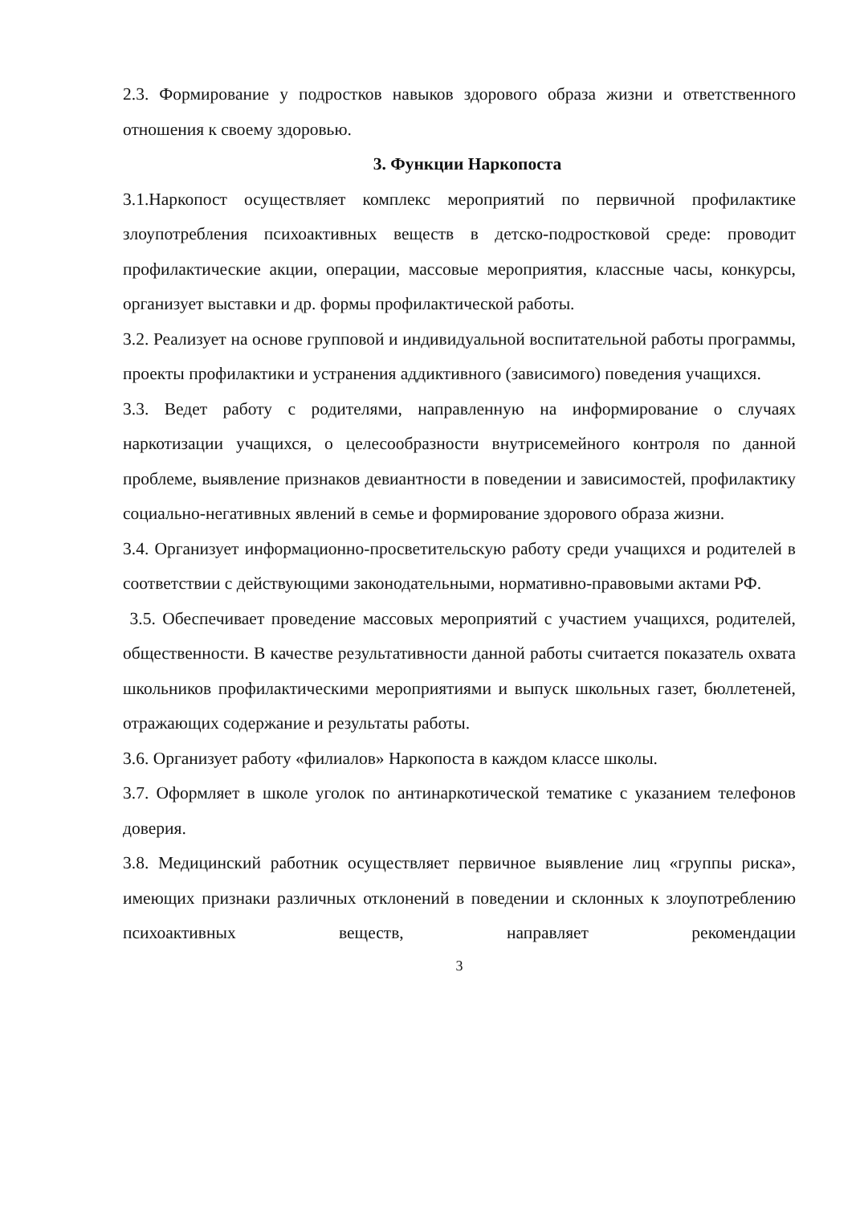2.3. Формирование у подростков навыков здорового образа жизни и ответственного отношения к своему здоровью.
3. Функции Наркопоста
3.1.Наркопост осуществляет комплекс мероприятий по первичной профилактике злоупотребления психоактивных веществ в детско-подростковой среде: проводит профилактические акции, операции, массовые мероприятия, классные часы, конкурсы, организует выставки и др. формы профилактической работы.
3.2. Реализует на основе групповой и индивидуальной воспитательной работы программы, проекты профилактики и устранения аддиктивного (зависимого) поведения учащихся.
3.3. Ведет работу с родителями, направленную на информирование о случаях наркотизации учащихся, о целесообразности внутрисемейного контроля по данной проблеме, выявление признаков девиантности в поведении и зависимостей, профилактику социально-негативных явлений в семье и формирование здорового образа жизни.
3.4. Организует информационно-просветительскую работу среди учащихся и родителей в соответствии с действующими законодательными, нормативно-правовыми актами РФ.
3.5. Обеспечивает проведение массовых мероприятий с участием учащихся, родителей, общественности. В качестве результативности данной работы считается показатель охвата школьников профилактическими мероприятиями и выпуск школьных газет, бюллетеней, отражающих содержание и результаты работы.
3.6. Организует работу «филиалов» Наркопоста в каждом классе школы.
3.7. Оформляет в школе уголок по антинаркотической тематике с указанием телефонов доверия.
3.8. Медицинский работник осуществляет первичное выявление лиц «группы риска», имеющих признаки различных отклонений в поведении и склонных к злоупотреблению психоактивных веществ, направляет рекомендации
3